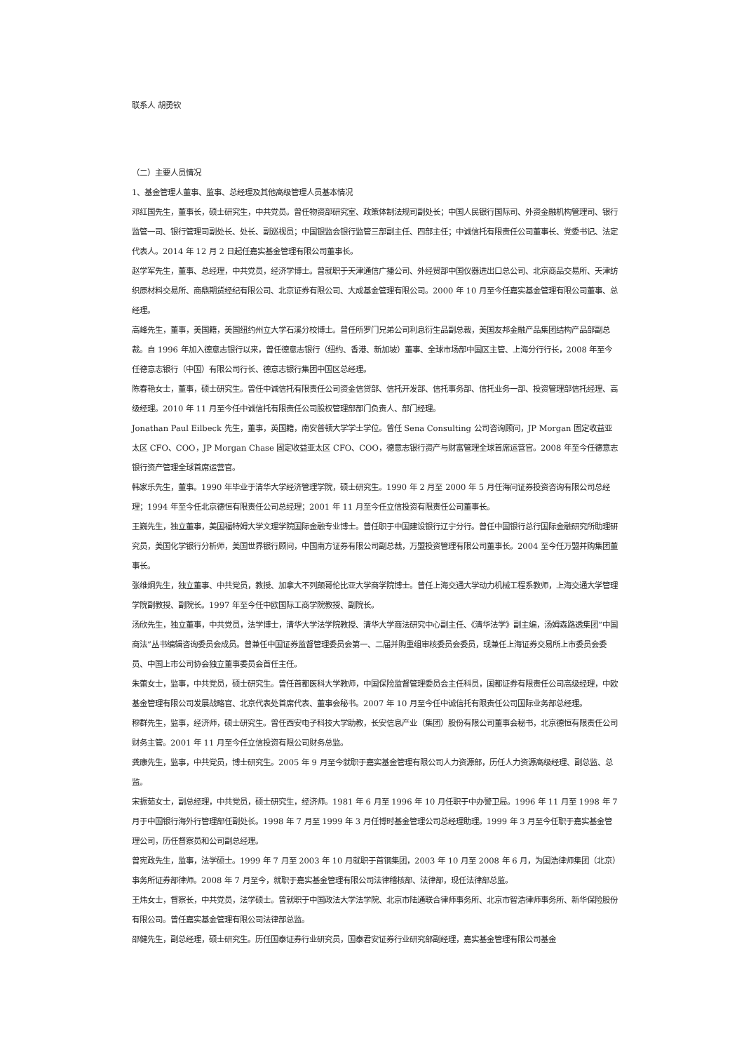联系人 胡勇钦
（二）主要人员情况
1、基金管理人董事、监事、总经理及其他高级管理人员基本情况
邓红国先生，董事长，硕士研究生，中共党员。曾任物资部研究室、政策体制法规司副处长；中国人民银行国际司、外资金融机构管理司、银行监管一司、银行管理司副处长、处长、副巡视员；中国银监会银行监管三部副主任、四部主任；中诚信托有限责任公司董事长、党委书记、法定代表人。2014 年 12 月 2 日起任嘉实基金管理有限公司董事长。
赵学军先生，董事、总经理，中共党员，经济学博士。曾就职于天津通信广播公司、外经贸部中国仪器进出口总公司、北京商品交易所、天津纺织原材料交易所、商鼎期货经纪有限公司、北京证券有限公司、大成基金管理有限公司。2000 年 10 月至今任嘉实基金管理有限公司董事、总经理。
高峰先生，董事，美国籍，美国纽约州立大学石溪分校博士。曾任所罗门兄弟公司利息衍生品副总裁，美国友邦金融产品集团结构产品部副总裁。自 1996 年加入德意志银行以来，曾任德意志银行（纽约、香港、新加坡）董事、全球市场部中国区主管、上海分行行长，2008 年至今任德意志银行（中国）有限公司行长、德意志银行集团中国区总经理。
陈春艳女士，董事，硕士研究生。曾任中诚信托有限责任公司资金信贷部、信托开发部、信托事务部、信托业务一部、投资管理部信托经理、高级经理。2010 年 11 月至今任中诚信托有限责任公司股权管理部部门负责人、部门经理。
Jonathan Paul Eilbeck 先生，董事，英国籍，南安普顿大学学士学位。曾任 Sena Consulting 公司咨询顾问，JP Morgan 固定收益亚太区 CFO、COO，JP Morgan Chase 固定收益亚太区 CFO、COO，德意志银行资产与财富管理全球首席运营官。2008 年至今任德意志银行资产管理全球首席运营官。
韩家乐先生，董事。1990 年毕业于清华大学经济管理学院，硕士研究生。1990 年 2 月至 2000 年 5 月任海问证券投资咨询有限公司总经理；1994 年至今任北京德恒有限责任公司总经理；2001 年 11 月至今任立信投资有限责任公司董事长。
王巍先生，独立董事，美国福特姆大学文理学院国际金融专业博士。曾任职于中国建设银行辽宁分行。曾任中国银行总行国际金融研究所助理研究员，美国化学银行分析师，美国世界银行顾问，中国南方证券有限公司副总裁，万盟投资管理有限公司董事长。2004 至今任万盟并购集团董事长。
张维炯先生，独立董事、中共党员，教授、加拿大不列颠哥伦比亚大学商学院博士。曾任上海交通大学动力机械工程系教师，上海交通大学管理学院副教授、副院长。1997 年至今任中欧国际工商学院教授、副院长。
汤欣先生，独立董事，中共党员，法学博士，清华大学法学院教授、清华大学商法研究中心副主任、《清华法学》副主编，汤姆森路透集团“中国商法”丛书编辑咨询委员会成员。曾兼任中国证券监督管理委员会第一、二届并购重组审核委员会委员，现兼任上海证券交易所上市委员会委员、中国上市公司协会独立董事委员会首任主任。
朱蕾女士，监事，中共党员，硕士研究生。曾任首都医科大学教师，中国保险监督管理委员会主任科员，国都证券有限责任公司高级经理，中欧基金管理有限公司发展战略官、北京代表处首席代表、董事会秘书。2007 年 10 月至今任中诚信托有限责任公司国际业务部总经理。
穆群先生，监事，经济师，硕士研究生。曾任西安电子科技大学助教，长安信息产业（集团）股份有限公司董事会秘书，北京德恒有限责任公司财务主管。2001 年 11 月至今任立信投资有限公司财务总监。
龚康先生，监事，中共党员，博士研究生。2005 年 9 月至今就职于嘉实基金管理有限公司人力资源部，历任人力资源高级经理、副总监、总监。
宋振茹女士，副总经理，中共党员，硕士研究生，经济师。1981 年 6 月至 1996 年 10 月任职于中办警卫局。1996 年 11 月至 1998 年 7 月于中国银行海外行管理部任副处长。1998 年 7 月至 1999 年 3 月任博时基金管理公司总经理助理。1999 年 3 月至今任职于嘉实基金管理公司，历任督察员和公司副总经理。
曾宪政先生，监事，法学硕士。1999 年 7 月至 2003 年 10 月就职于首钢集团，2003 年 10 月至 2008 年 6 月，为国浩律师集团（北京）事务所证券部律师。2008 年 7 月至今，就职于嘉实基金管理有限公司法律稽核部、法律部，现任法律部总监。
王炜女士，督察长，中共党员，法学硕士。曾就职于中国政法大学法学院、北京市陆通联合律师事务所、北京市智浩律师事务所、新华保险股份有限公司。曾任嘉实基金管理有限公司法律部总监。
邵健先生，副总经理，硕士研究生。历任国泰证券行业研究员，国泰君安证券行业研究部副经理，嘉实基金管理有限公司基金